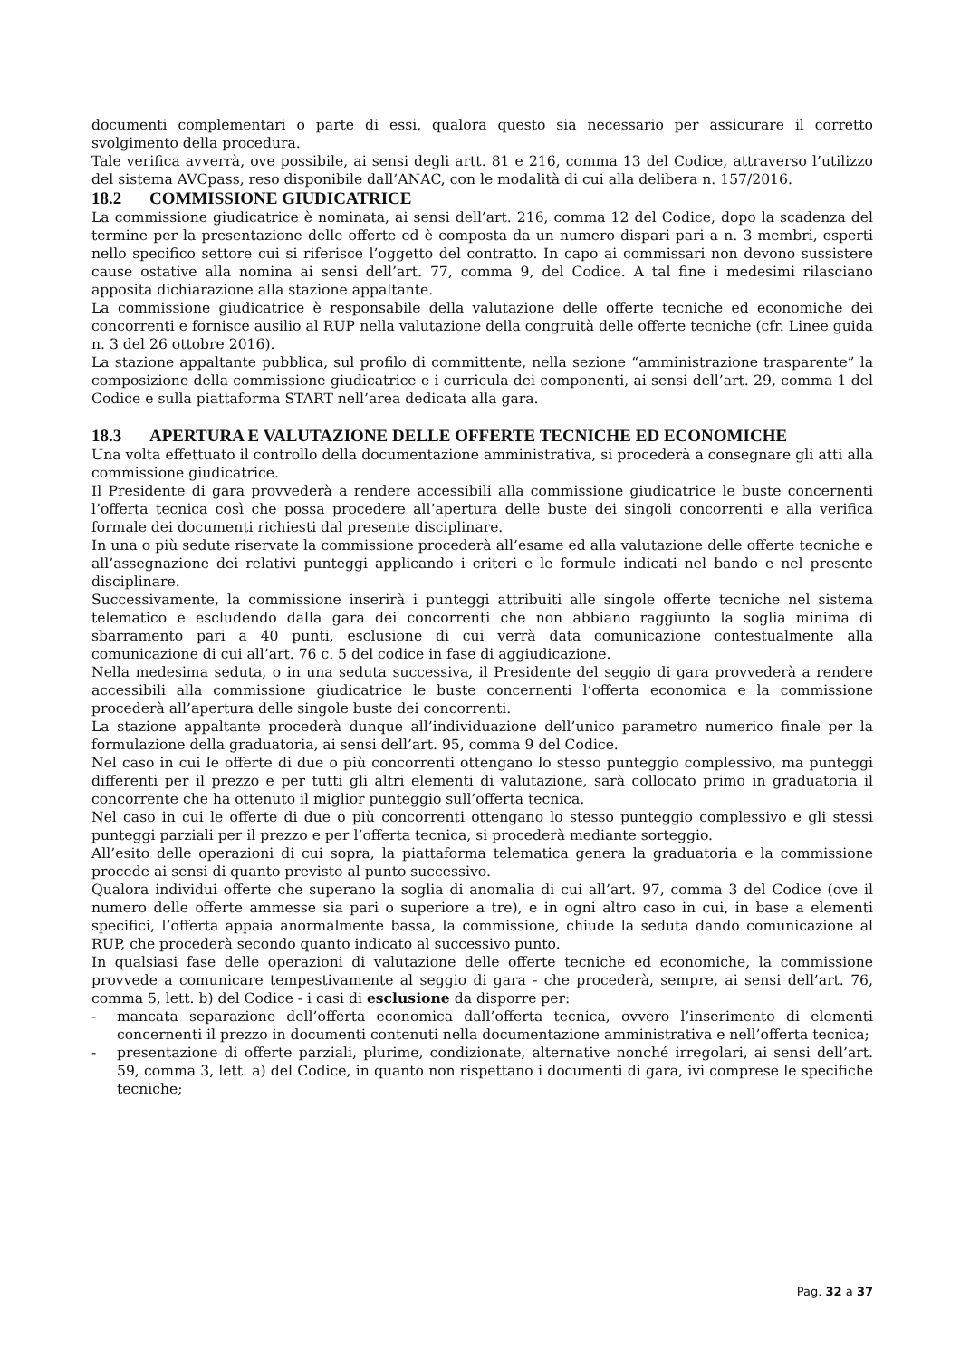documenti complementari o parte di essi, qualora questo sia necessario per assicurare il corretto svolgimento della procedura.
Tale verifica avverrà, ove possibile, ai sensi degli artt. 81 e 216, comma 13 del Codice, attraverso l’utilizzo del sistema AVCpass, reso disponibile dall’ANAC, con le modalità di cui alla delibera n. 157/2016.
18.2 COMMISSIONE GIUDICATRICE
La commissione giudicatrice è nominata, ai sensi dell’art. 216, comma 12 del Codice, dopo la scadenza del termine per la presentazione delle offerte ed è composta da un numero dispari pari a n. 3 membri, esperti nello specifico settore cui si riferisce l’oggetto del contratto. In capo ai commissari non devono sussistere cause ostative alla nomina ai sensi dell’art. 77, comma 9, del Codice. A tal fine i medesimi rilasciano apposita dichiarazione alla stazione appaltante.
La commissione giudicatrice è responsabile della valutazione delle offerte tecniche ed economiche dei concorrenti e fornisce ausilio al RUP nella valutazione della congruità delle offerte tecniche (cfr. Linee guida n. 3 del 26 ottobre 2016).
La stazione appaltante pubblica, sul profilo di committente, nella sezione “amministrazione trasparente” la composizione della commissione giudicatrice e i curricula dei componenti, ai sensi dell’art. 29, comma 1 del Codice e sulla piattaforma START nell’area dedicata alla gara.
18.3 APERTURA E VALUTAZIONE DELLE OFFERTE TECNICHE ED ECONOMICHE
Una volta effettuato il controllo della documentazione amministrativa, si procederà a consegnare gli atti alla commissione giudicatrice.
Il Presidente di gara provvederà a rendere accessibili alla commissione giudicatrice le buste concernenti l’offerta tecnica così che possa procedere all’apertura delle buste dei singoli concorrenti e alla verifica formale dei documenti richiesti dal presente disciplinare.
In una o più sedute riservate la commissione procederà all’esame ed alla valutazione delle offerte tecniche e all’assegnazione dei relativi punteggi applicando i criteri e le formule indicati nel bando e nel presente disciplinare.
Successivamente, la commissione inserirà i punteggi attribuiti alle singole offerte tecniche nel sistema telematico e escludendo dalla gara dei concorrenti che non abbiano raggiunto la soglia minima di sbarramento pari a 40 punti, esclusione di cui verrà data comunicazione contestualmente alla comunicazione di cui all’art. 76 c. 5 del codice in fase di aggiudicazione.
Nella medesima seduta, o in una seduta successiva, il Presidente del seggio di gara provvederà a rendere accessibili alla commissione giudicatrice le buste concernenti l’offerta economica e la commissione procederà all’apertura delle singole buste dei concorrenti.
La stazione appaltante procederà dunque all’individuazione dell’unico parametro numerico finale per la formulazione della graduatoria, ai sensi dell’art. 95, comma 9 del Codice.
Nel caso in cui le offerte di due o più concorrenti ottengano lo stesso punteggio complessivo, ma punteggi differenti per il prezzo e per tutti gli altri elementi di valutazione, sarà collocato primo in graduatoria il concorrente che ha ottenuto il miglior punteggio sull’offerta tecnica.
Nel caso in cui le offerte di due o più concorrenti ottengano lo stesso punteggio complessivo e gli stessi punteggi parziali per il prezzo e per l’offerta tecnica, si procederà mediante sorteggio.
All’esito delle operazioni di cui sopra, la piattaforma telematica genera la graduatoria e la commissione procede ai sensi di quanto previsto al punto successivo.
Qualora individui offerte che superano la soglia di anomalia di cui all’art. 97, comma 3 del Codice (ove il numero delle offerte ammesse sia pari o superiore a tre), e in ogni altro caso in cui, in base a elementi specifici, l’offerta appaia anormalmente bassa, la commissione, chiude la seduta dando comunicazione al RUP, che procederà secondo quanto indicato al successivo punto.
In qualsiasi fase delle operazioni di valutazione delle offerte tecniche ed economiche, la commissione provvede a comunicare tempestivamente al seggio di gara - che procederà, sempre, ai sensi dell’art. 76, comma 5, lett. b) del Codice - i casi di esclusione da disporre per:
- mancata separazione dell’offerta economica dall’offerta tecnica, ovvero l’inserimento di elementi concernenti il prezzo in documenti contenuti nella documentazione amministrativa e nell’offerta tecnica;
- presentazione di offerte parziali, plurime, condizionate, alternative nonché irregolari, ai sensi dell’art. 59, comma 3, lett. a) del Codice, in quanto non rispettano i documenti di gara, ivi comprese le specifiche tecniche;
Pag. 32 a 37